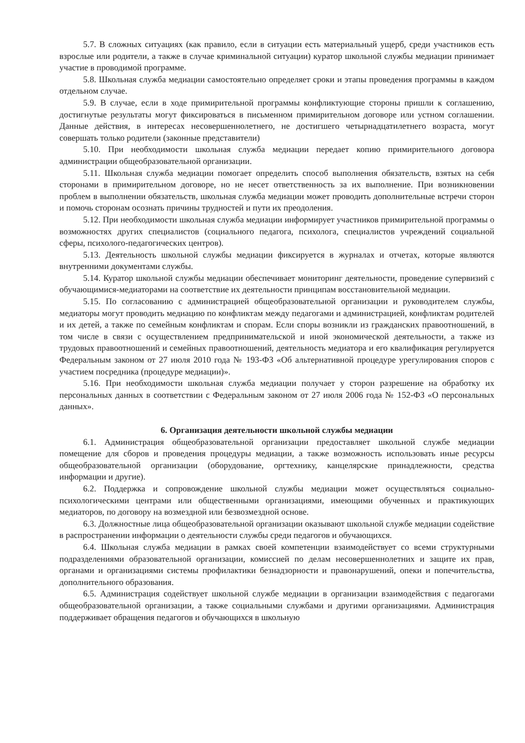5.7. В сложных ситуациях (как правило, если в ситуации есть материальный ущерб, среди участников есть взрослые или родители, а также в случае криминальной ситуации) куратор школьной службы медиации принимает участие в проводимой программе.
5.8. Школьная служба медиации самостоятельно определяет сроки и этапы проведения программы в каждом отдельном случае.
5.9. В случае, если в ходе примирительной программы конфликтующие стороны пришли к соглашению, достигнутые результаты могут фиксироваться в письменном примирительном договоре или устном соглашении. Данные действия, в интересах несовершеннолетнего, не достигшего четырнадцатилетнего возраста, могут совершать только родители (законные представители)
5.10. При необходимости школьная служба медиации передает копию примирительного договора администрации общеобразовательной организации.
5.11. Школьная служба медиации помогает определить способ выполнения обязательств, взятых на себя сторонами в примирительном договоре, но не несет ответственность за их выполнение. При возникновении проблем в выполнении обязательств, школьная служба медиации может проводить дополнительные встречи сторон и помочь сторонам осознать причины трудностей и пути их преодоления.
5.12. При необходимости школьная служба медиации информирует участников примирительной программы о возможностях других специалистов (социального педагога, психолога, специалистов учреждений социальной сферы, психолого-педагогических центров).
5.13. Деятельность школьной службы медиации фиксируется в журналах и отчетах, которые являются внутренними документами службы.
5.14. Куратор школьной службы медиации обеспечивает мониторинг деятельности, проведение супервизий с обучающимися-медиаторами на соответствие их деятельности принципам восстановительной медиации.
5.15. По согласованию с администрацией общеобразовательной организации и руководителем службы, медиаторы могут проводить медиацию по конфликтам между педагогами и администрацией, конфликтам родителей и их детей, а также по семейным конфликтам и спорам. Если споры возникли из гражданских правоотношений, в том числе в связи с осуществлением предпринимательской и иной экономической деятельности, а также из трудовых правоотношений и семейных правоотношений, деятельность медиатора и его квалификация регулируется Федеральным законом от 27 июля 2010 года № 193-ФЗ «Об альтернативной процедуре урегулирования споров с участием посредника (процедуре медиации)».
5.16. При необходимости школьная служба медиации получает у сторон разрешение на обработку их персональных данных в соответствии с Федеральным законом от 27 июля 2006 года № 152-ФЗ «О персональных данных».
6. Организация деятельности школьной службы медиации
6.1. Администрация общеобразовательной организации предоставляет школьной службе медиации помещение для сборов и проведения процедуры медиации, а также возможность использовать иные ресурсы общеобразовательной организации (оборудование, оргтехнику, канцелярские принадлежности, средства информации и другие).
6.2. Поддержка и сопровождение школьной службы медиации может осуществляться социально-психологическими центрами или общественными организациями, имеющими обученных и практикующих медиаторов, по договору на возмездной или безвозмездной основе.
6.3. Должностные лица общеобразовательной организации оказывают школьной службе медиации содействие в распространении информации о деятельности службы среди педагогов и обучающихся.
6.4. Школьная служба медиации в рамках своей компетенции взаимодействует со всеми структурными подразделениями образовательной организации, комиссией по делам несовершеннолетних и защите их прав, органами и организациями системы профилактики безнадзорности и правонарушений, опеки и попечительства, дополнительного образования.
6.5. Администрация содействует школьной службе медиации в организации взаимодействия с педагогами общеобразовательной организации, а также социальными службами и другими организациями. Администрация поддерживает обращения педагогов и обучающихся в школьную